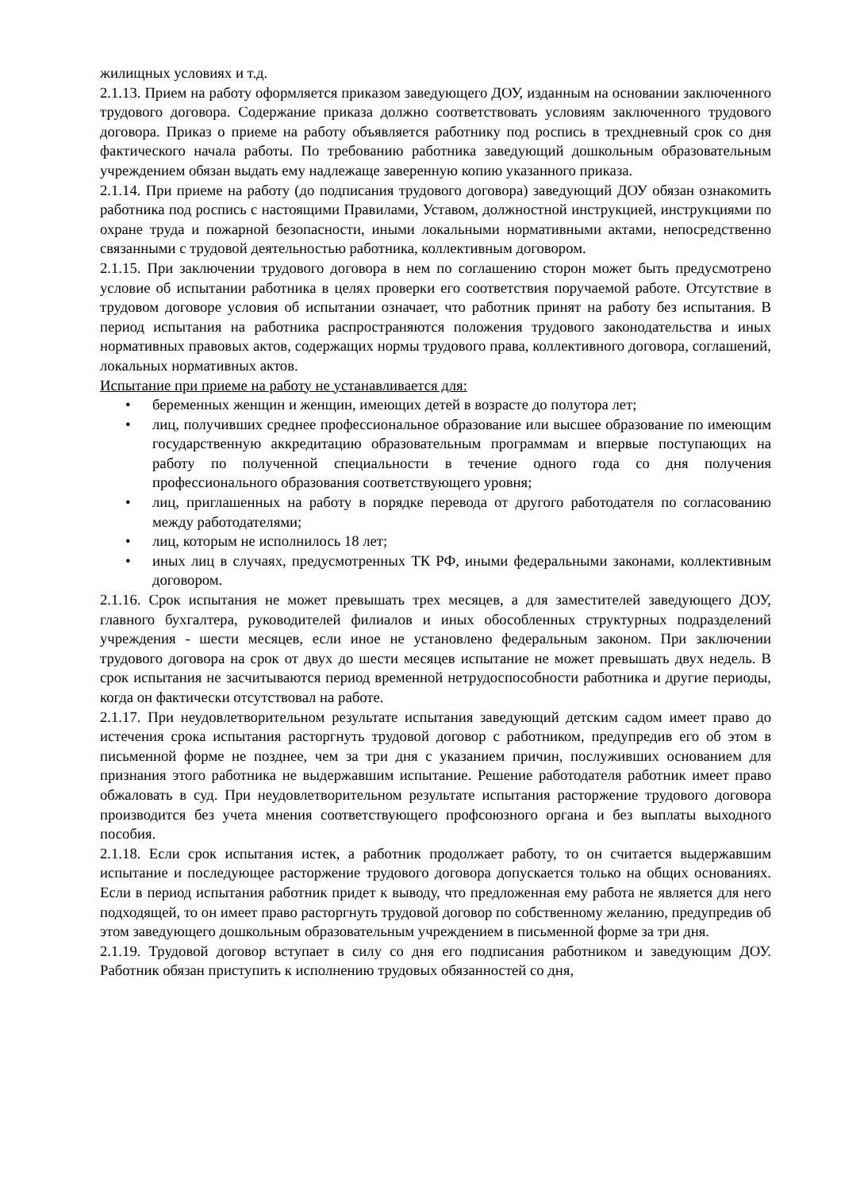жилищных условиях и т.д.
2.1.13. Прием на работу оформляется приказом заведующего ДОУ, изданным на основании заключенного трудового договора. Содержание приказа должно соответствовать условиям заключенного трудового договора. Приказ о приеме на работу объявляется работнику под роспись в трехдневный срок со дня фактического начала работы. По требованию работника заведующий дошкольным образовательным учреждением обязан выдать ему надлежаще заверенную копию указанного приказа.
2.1.14. При приеме на работу (до подписания трудового договора) заведующий ДОУ обязан ознакомить работника под роспись с настоящими Правилами, Уставом, должностной инструкцией, инструкциями по охране труда и пожарной безопасности, иными локальными нормативными актами, непосредственно связанными с трудовой деятельностью работника, коллективным договором.
2.1.15. При заключении трудового договора в нем по соглашению сторон может быть предусмотрено условие об испытании работника в целях проверки его соответствия поручаемой работе. Отсутствие в трудовом договоре условия об испытании означает, что работник принят на работу без испытания. В период испытания на работника распространяются положения трудового законодательства и иных нормативных правовых актов, содержащих нормы трудового права, коллективного договора, соглашений, локальных нормативных актов.
Испытание при приеме на работу не устанавливается для:
• беременных женщин и женщин, имеющих детей в возрасте до полутора лет;
• лиц, получивших среднее профессиональное образование или высшее образование по имеющим государственную аккредитацию образовательным программам и впервые поступающих на работу по полученной специальности в течение одного года со дня получения профессионального образования соответствующего уровня;
• лиц, приглашенных на работу в порядке перевода от другого работодателя по согласованию между работодателями;
• лиц, которым не исполнилось 18 лет;
• иных лиц в случаях, предусмотренных ТК РФ, иными федеральными законами, коллективным договором.
2.1.16. Срок испытания не может превышать трех месяцев, а для заместителей заведующего ДОУ, главного бухгалтера, руководителей филиалов и иных обособленных структурных подразделений учреждения - шести месяцев, если иное не установлено федеральным законом. При заключении трудового договора на срок от двух до шести месяцев испытание не может превышать двух недель. В срок испытания не засчитываются период временной нетрудоспособности работника и другие периоды, когда он фактически отсутствовал на работе.
2.1.17. При неудовлетворительном результате испытания заведующий детским садом имеет право до истечения срока испытания расторгнуть трудовой договор с работником, предупредив его об этом в письменной форме не позднее, чем за три дня с указанием причин, послуживших основанием для признания этого работника не выдержавшим испытание. Решение работодателя работник имеет право обжаловать в суд. При неудовлетворительном результате испытания расторжение трудового договора производится без учета мнения соответствующего профсоюзного органа и без выплаты выходного пособия.
2.1.18. Если срок испытания истек, а работник продолжает работу, то он считается выдержавшим испытание и последующее расторжение трудового договора допускается только на общих основаниях. Если в период испытания работник придет к выводу, что предложенная ему работа не является для него подходящей, то он имеет право расторгнуть трудовой договор по собственному желанию, предупредив об этом заведующего дошкольным образовательным учреждением в письменной форме за три дня.
2.1.19. Трудовой договор вступает в силу со дня его подписания работником и заведующим ДОУ. Работник обязан приступить к исполнению трудовых обязанностей со дня,